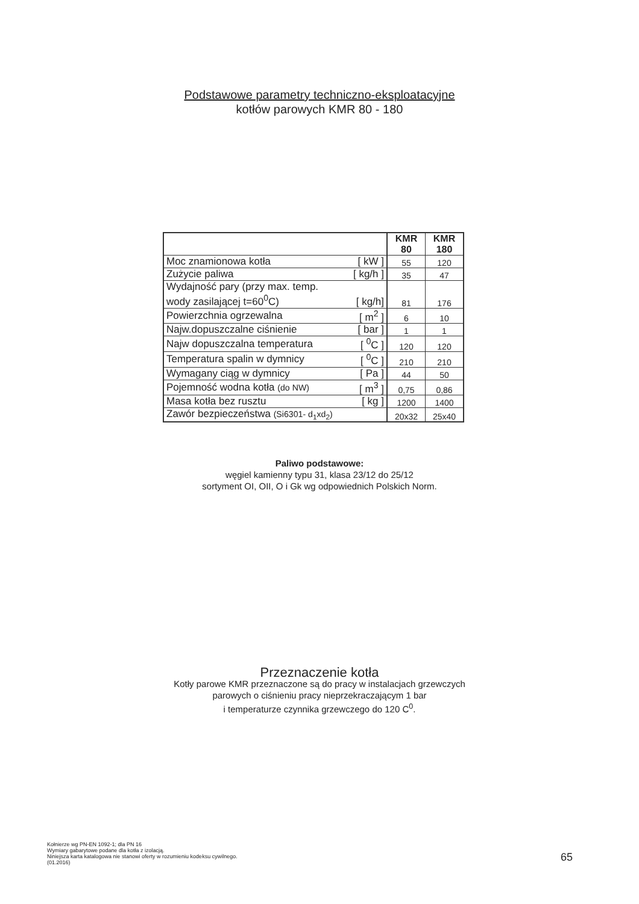Podstawowe parametry techniczno-eksploatacyjne
kotłów parowych KMR 80 - 180
| | | KMR 80 | KMR 180 |
| --- | --- | --- | --- |
| Moc znamionowa kotła | [ kW ] | 55 | 120 |
| Zużycie paliwa | [ kg/h ] | 35 | 47 |
| Wydajność pary (przy max. temp. wody zasilającej t=60<sup>0</sup>C) | [ kg/h] | 81 | 176 |
| Powierzchnia ogrzewalna | [ m<sup>2</sup> ] | 6 | 10 |
| Najw.dopuszczalne ciśnienie | [ bar ] | 1 | 1 |
| Najw dopuszczalna temperatura | [ <sup>0</sup>C ] | 120 | 120 |
| Temperatura spalin w dymnicy | [ <sup>0</sup>C ] | 210 | 210 |
| Wymagany ciąg w dymnicy | [ Pa ] | 44 | 50 |
| Pojemność wodna kotła (do NW) | [ m<sup>3</sup> ] | 0,75 | 0,86 |
| Masa kotła bez rusztu | [ kg ] | 1200 | 1400 |
| Zawór bezpieczeństwa (Si6301- d<sub>1</sub>xd<sub>2</sub>) | | 20x32 | 25x40 |
Paliwo podstawowe:
węgiel kamienny typu 31, klasa 23/12 do 25/12
sortyment OI, OII, O i Gk wg odpowiednich Polskich Norm.
Przeznaczenie kotła
Kotły parowe KMR przeznaczone są do pracy w instalacjach grzewczych
parowych o ciśnieniu pracy nieprzekraczającym 1 bar
i temperaturze czynnika grzewczego do 120 C<sup>0</sup>.
Kołnierze wg PN-EN 1092-1; dla PN 16
Wymiary gabarytowe podane dla kotła z izolacją.
Niniejsza karta katalogowa nie stanowi oferty w rozumieniu kodeksu cywilnego.
(01.2016)
65